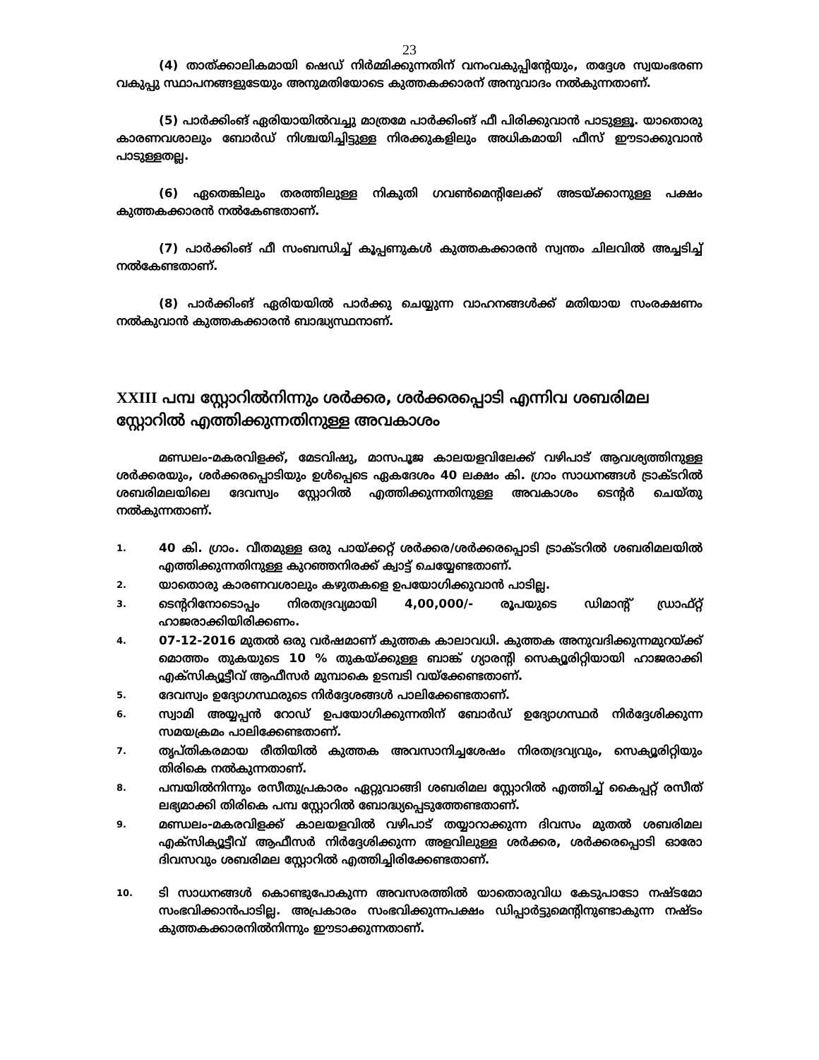23
(4) താത്ക്കാലികമായി ഷെഡ് നിർമ്മിക്കുന്നതിന് വനംവകുപ്പിന്റേയും, തദ്ദേശ സ്വയംഭരണ വകുപ്പു സ്ഥാപനങ്ങളുടേയും അനുമതിയോടെ കുത്തകക്കാരന് അനുവാദം നൽകുന്നതാണ്.
(5) പാർക്കിംങ് ഏരിയായിൽവച്ചു മാത്രമേ പാർക്കിംങ് ഫീ പിരിക്കുവാൻ പാടുള്ളൂ. യാതൊരു കാരണവശാലും ബോർഡ് നിശ്ചയിച്ചിട്ടുള്ള നിരക്കുകളിലും അധികമായി ഫീസ് ഈടാക്കുവാൻ പാടുള്ളതല്ല.
(6) ഏതെങ്കിലും തരത്തിലുള്ള നികുതി ഗവൺമെന്റിലേക്ക് അടയ്ക്കാനുള്ള പക്ഷം കുത്തകക്കാരൻ നൽകേണ്ടതാണ്.
(7) പാർക്കിംങ് ഫീ സംബന്ധിച്ച് കൂപ്പണുകൾ കുത്തകക്കാരൻ സ്വന്തം ചിലവിൽ അച്ചടിച്ച് നൽകേണ്ടതാണ്.
(8) പാർക്കിംങ് ഏരിയയിൽ പാർക്കു ചെയ്യുന്ന വാഹനങ്ങൾക്ക് മതിയായ സംരക്ഷണം നൽകുവാൻ കുത്തകക്കാരൻ ബാദ്ധ്യസ്ഥനാണ്.
XXIII പമ്പ സ്റ്റോറിൽനിന്നും ശർക്കര, ശർക്കരപ്പൊടി എന്നിവ ശബരിമല സ്റ്റോറിൽ എത്തിക്കുന്നതിനുള്ള അവകാശം
മണ്ഡലം-മകരവിളക്ക്, മേടവിഷു, മാസപൂജ കാലയളവിലേക്ക് വഴിപാട് ആവശ്യത്തിനുള്ള ശർക്കരയും, ശർക്കരപ്പൊടിയും ഉൾപ്പെടെ ഏകദേശം 40 ലക്ഷം കി. ഗ്രാം സാധനങ്ങൾ ട്രാക്ടറിൽ ശബരിമലയിലെ ദേവസ്വം സ്റ്റോറിൽ എത്തിക്കുന്നതിനുള്ള അവകാശം ടെന്റർ ചെയ്തു നൽകുന്നതാണ്.
1. 40 കി. ഗ്രാം. വീതമുള്ള ഒരു പായ്ക്കറ്റ് ശർക്കര/ശർക്കരപ്പൊടി ട്രാക്ടറിൽ ശബരിമലയിൽ എത്തിക്കുന്നതിനുള്ള കുറഞ്ഞനിരക്ക് ക്വാട്ട് ചെയ്യേണ്ടതാണ്.
2. യാതൊരു കാരണവശാലും കഴുതകളെ ഉപയോഗിക്കുവാൻ പാടില്ല.
3. ടെന്ററിനോടൊപ്പം നിരതദ്രവ്യമായി 4,00,000/- രൂപയുടെ ഡിമാന്റ് ഡ്രാഫ്റ്റ് ഹാജരാക്കിയിരിക്കണം.
4. 07-12-2016 മുതൽ ഒരു വർഷമാണ് കുത്തക കാലാവധി. കുത്തക അനുവദിക്കുന്നമുറയ്ക്ക് മൊത്തം തുകയുടെ 10 % തുകയ്ക്കുള്ള ബാങ്ക് ഗ്യാരന്റി സെക്യൂരിറ്റിയായി ഹാജരാക്കി എക്സിക്യൂട്ടീവ് ആഫീസർ മുമ്പാകെ ഉടമ്പടി വയ്ക്കേണ്ടതാണ്.
5. ദേവസ്വം ഉദ്യോഗസ്ഥരുടെ നിർദ്ദേശങ്ങൾ പാലിക്കേണ്ടതാണ്.
6. സ്വാമി അയ്യപ്പൻ റോഡ് ഉപയോഗിക്കുന്നതിന് ബോർഡ് ഉദ്യോഗസ്ഥർ നിർദ്ദേശിക്കുന്ന സമയക്രമം പാലിക്കേണ്ടതാണ്.
7. തൃപ്തികരമായ രീതിയിൽ കുത്തക അവസാനിച്ചശേഷം നിരതദ്രവ്യവും, സെക്യൂരിറ്റിയും തിരികെ നൽകുന്നതാണ്.
8. പമ്പയിൽനിന്നും രസീതുപ്രകാരം ഏറ്റുവാങ്ങി ശബരിമല സ്റ്റോറിൽ എത്തിച്ച് കൈപ്പറ്റ് രസീത് ലഭ്യമാക്കി തിരികെ പമ്പ സ്റ്റോറിൽ ബോദ്ധ്യപ്പെടുത്തേണ്ടതാണ്.
9. മണ്ഡലം-മകരവിളക്ക് കാലയളവിൽ വഴിപാട് തയ്യാറാക്കുന്ന ദിവസം മുതൽ ശബരിമല എക്സിക്യൂട്ടീവ് ആഫീസർ നിർദ്ദേശിക്കുന്ന അളവിലുള്ള ശർക്കര, ശർക്കരപ്പൊടി ഓരോ ദിവസവും ശബരിമല സ്റ്റോറിൽ എത്തിച്ചിരിക്കേണ്ടതാണ്.
10. ടി സാധനങ്ങൾ കൊണ്ടുപോകുന്ന അവസരത്തിൽ യാതൊരുവിധ കേടുപാടോ നഷ്ടമോ സംഭവിക്കാൻപാടില്ല. അപ്രകാരം സംഭവിക്കുന്നപക്ഷം ഡിപ്പാർട്ടുമെന്റിനുണ്ടാകുന്ന നഷ്ടം കുത്തകക്കാരനിൽനിന്നും ഈടാക്കുന്നതാണ്.